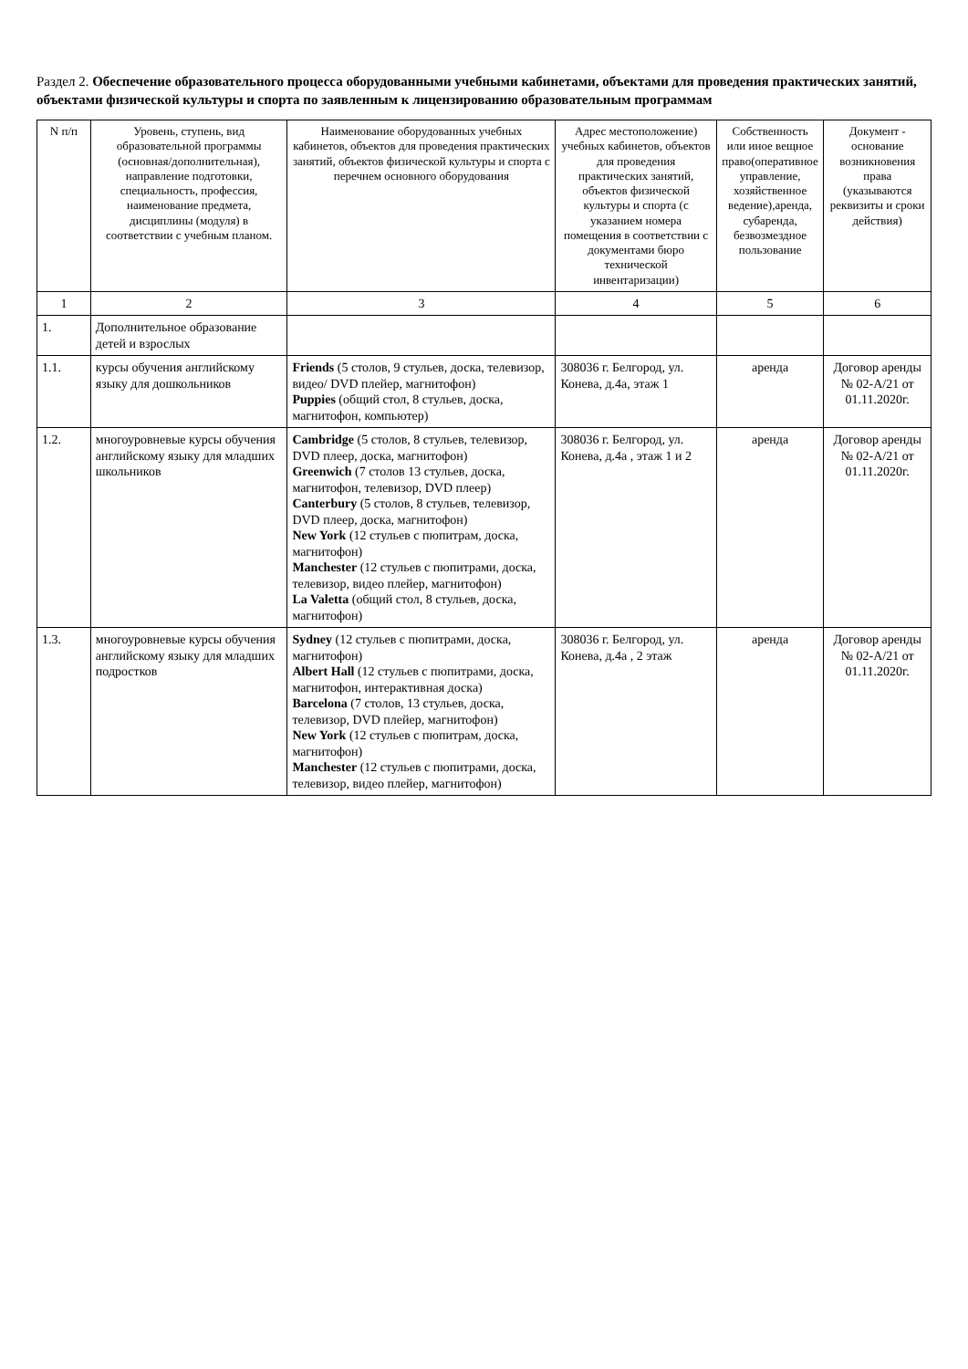Раздел 2. Обеспечение образовательного процесса оборудованными учебными кабинетами, объектами для проведения практических занятий, объектами физической культуры и спорта по заявленным к лицензированию образовательным программам
| N п/п | Уровень, ступень, вид образовательной программы (основная/дополнительная), направление подготовки, специальность, профессия, наименование предмета, дисциплины (модуля) в соответствии с учебным планом. | Наименование оборудованных учебных кабинетов, объектов для проведения практических занятий, объектов физической культуры и спорта с перечнем основного оборудования | Адрес местоположение) учебных кабинетов, объектов для проведения практических занятий, объектов физической культуры и спорта (с указанием номера помещения в соответствии с документами бюро технической инвентаризации) | Собственность или иное вещное право(оперативное управление, хозяйственное ведение),аренда, субаренда, безвозмездное пользование | Документ - основание возникновения права (указываются реквизиты и сроки действия) |
| --- | --- | --- | --- | --- | --- |
| 1 | 2 | 3 | 4 | 5 | 6 |
| 1. | Дополнительное образование детей и взрослых | | | | |
| 1.1. | курсы обучения английскому языку для дошкольников | Friends (5 столов, 9 стульев, доска, телевизор, видео/ DVD плейер, магнитофон) Puppies (общий стол, 8 стульев, доска, магнитофон, компьютер) | 308036 г. Белгород, ул. Конева, д.4а, этаж 1 | аренда | Договор аренды № 02-А/21 от 01.11.2020г. |
| 1.2. | многоуровневые курсы обучения английскому языку для младших школьников | Cambridge (5 столов, 8 стульев, телевизор, DVD плеер, доска, магнитофон) Greenwich (7 столов 13 стульев, доска, магнитофон, телевизор, DVD плеер) Canterbury (5 столов, 8 стульев, телевизор, DVD плеер, доска, магнитофон) New York (12 стульев с пюпитрам, доска, магнитофон) Manchester (12 стульев с пюпитрами, доска, телевизор, видео плейер, магнитофон) La Valetta (общий стол, 8 стульев, доска, магнитофон) | 308036 г. Белгород, ул. Конева, д.4а , этаж 1 и 2 | аренда | Договор аренды № 02-А/21 от 01.11.2020г. |
| 1.3. | многоуровневые курсы обучения английскому языку для младших подростков | Sydney (12 стульев с пюпитрами, доска, магнитофон) Albert Hall (12 стульев с пюпитрами, доска, магнитофон, интерактивная доска) Barcelona (7 столов, 13 стульев, доска, телевизор, DVD плейер, магнитофон) New York (12 стульев с пюпитрам, доска, магнитофон) Manchester (12 стульев с пюпитрами, доска, телевизор, видео плейер, магнитофон) | 308036 г. Белгород, ул. Конева, д.4а , 2 этаж | аренда | Договор аренды № 02-А/21 от 01.11.2020г. |